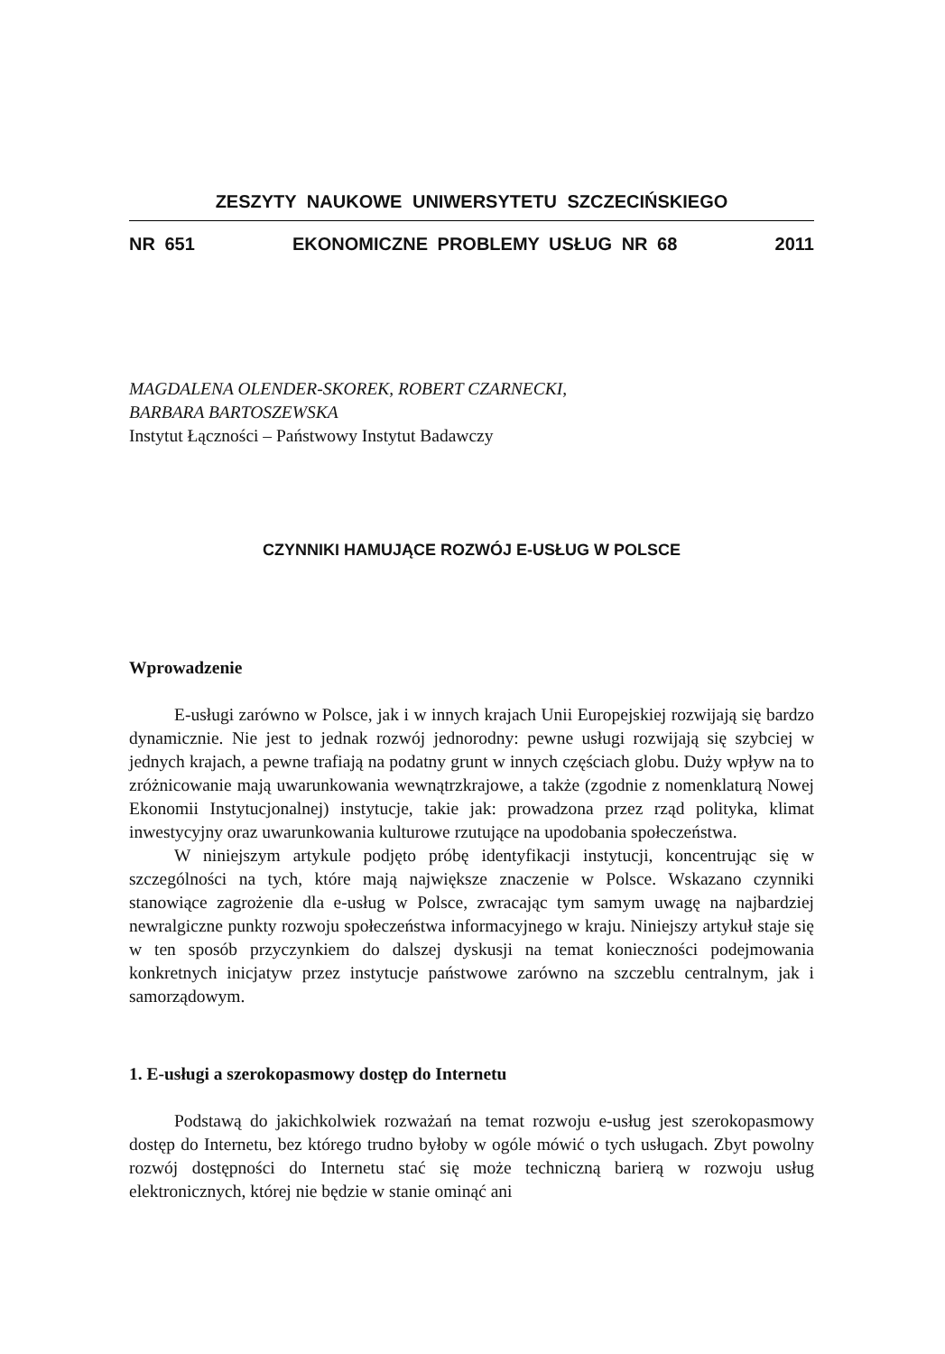ZESZYTY NAUKOWE UNIWERSYTETU SZCZECIŃSKIEGO
NR 651 EKONOMICZNE PROBLEMY USŁUG NR 68 2011
MAGDALENA OLENDER-SKOREK, ROBERT CZARNECKI,
BARBARA BARTOSZEWSKA
Instytut Łączności – Państwowy Instytut Badawczy
CZYNNIKI HAMUJĄCE ROZWÓJ E-USŁUG W POLSCE
Wprowadzenie
E-usługi zarówno w Polsce, jak i w innych krajach Unii Europejskiej rozwijają się bardzo dynamicznie. Nie jest to jednak rozwój jednorodny: pewne usługi rozwijają się szybciej w jednych krajach, a pewne trafiają na podatny grunt w innych częściach globu. Duży wpływ na to zróżnicowanie mają uwarunkowania wewnątrzkrajowe, a także (zgodnie z nomenklaturą Nowej Ekonomii Instytucjonalnej) instytucje, takie jak: prowadzona przez rząd polityka, klimat inwestycyjny oraz uwarunkowania kulturowe rzutujące na upodobania społeczeństwa.
W niniejszym artykule podjęto próbę identyfikacji instytucji, koncentrując się w szczególności na tych, które mają największe znaczenie w Polsce. Wskazano czynniki stanowiące zagrożenie dla e-usług w Polsce, zwracając tym samym uwagę na najbardziej newralgiczne punkty rozwoju społeczeństwa informacyjnego w kraju. Niniejszy artykuł staje się w ten sposób przyczynkiem do dalszej dyskusji na temat konieczności podejmowania konkretnych inicjatyw przez instytucje państwowe zarówno na szczeblu centralnym, jak i samorządowym.
1. E-usługi a szerokopasmowy dostęp do Internetu
Podstawą do jakichkolwiek rozważań na temat rozwoju e-usług jest szerokopasmowy dostęp do Internetu, bez którego trudno byłoby w ogóle mówić o tych usługach. Zbyt powolny rozwój dostępności do Internetu stać się może techniczną barierą w rozwoju usług elektronicznych, której nie będzie w stanie ominąć ani